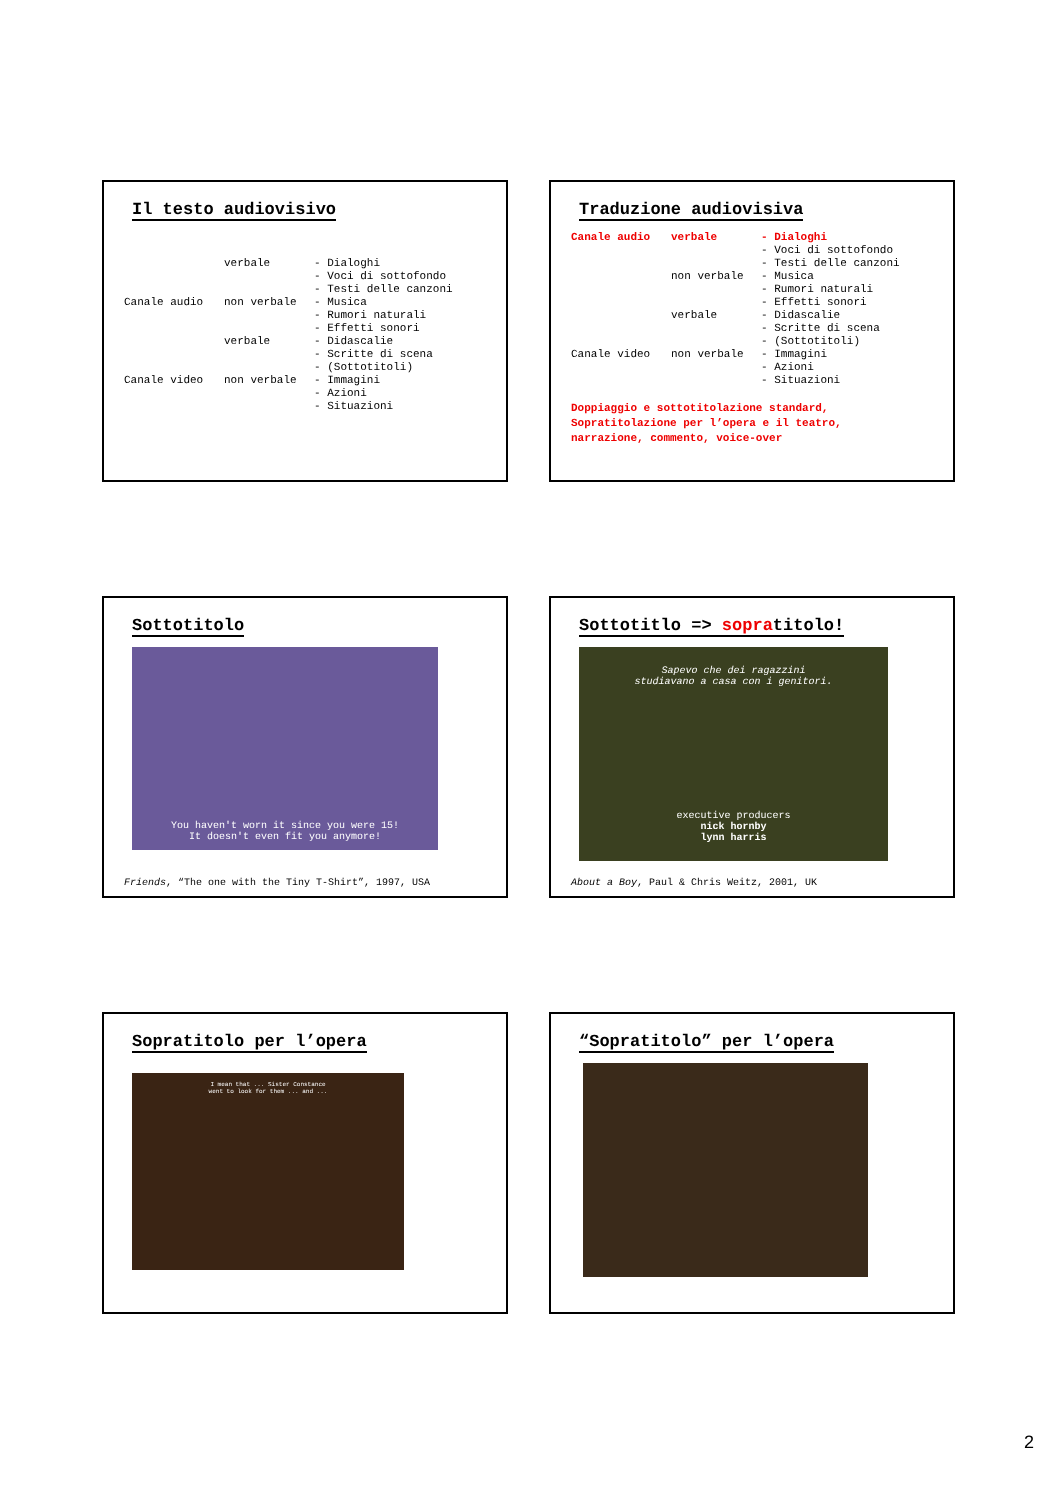Il testo audiovisivo
verbale
- Dialoghi
- Voci di sottofondo
- Testi delle canzoni
Canale audio
non verbale
- Musica
- Rumori naturali
- Effetti sonori
verbale
- Didascalie
- Scritte di scena
- (Sottotitoli)
Canale video
non verbale
- Immagini
- Azioni
- Situazioni
Traduzione audiovisiva
Canale audio
verbale
- Dialoghi
- Voci di sottofondo
- Testi delle canzoni
non verbale
- Musica
- Rumori naturali
- Effetti sonori
verbale
- Didascalie
- Scritte di scena
- (Sottotitoli)
Canale video
non verbale
- Immagini
- Azioni
- Situazioni
Doppiaggio e sottotitolazione standard,
Sopratitolazione per l’opera e il teatro,
narrazione, commento, voice-over
Sottotitolo
You haven't worn it since you were 15!
It doesn't even fit you anymore!
Friends, “The one with the Tiny T-Shirt”, 1997, USA
Sottotitlo => sopratitolo!
Sapevo che dei ragazzini
studiavano a casa con i genitori.
executive producers
nick hornby
lynn harris
About a Boy, Paul & Chris Weitz, 2001, UK
Sopratitolo per l’opera
I mean that ... Sister Constance
went to look for them ... and ...
“Sopratitolo” per l’opera
2